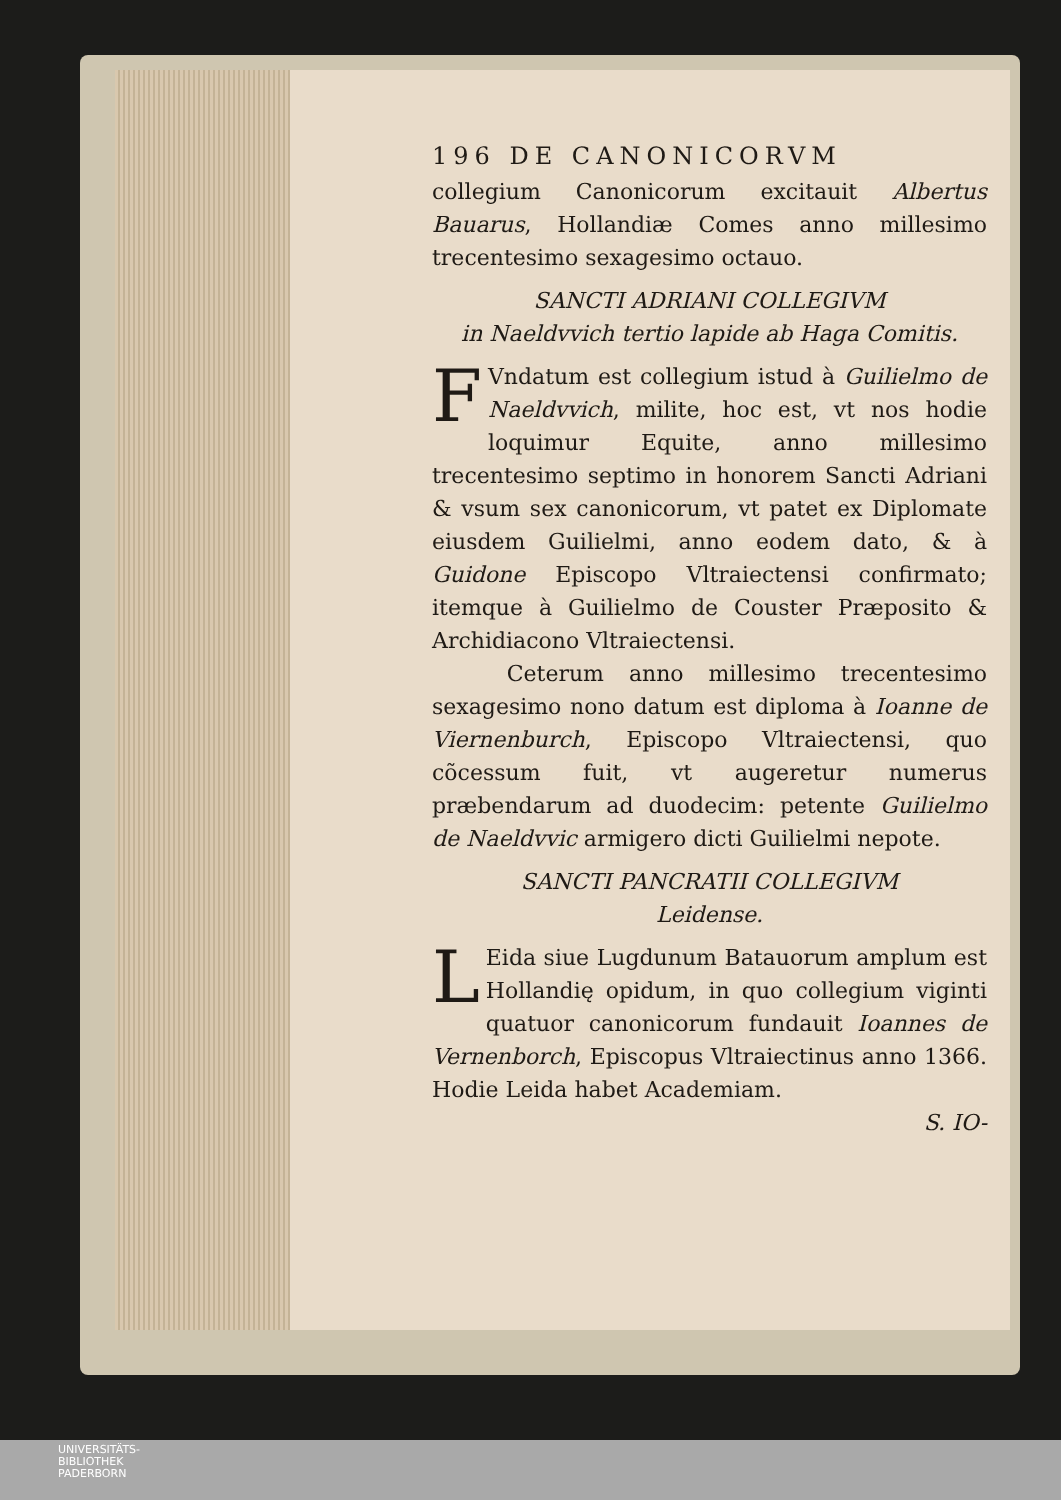196 DE CANONICORVM
collegium Canonicorum excitauit Albertus Bauarus, Hollandiæ Comes anno millesimo trecentesimo sexagesimo octauo.
SANCTI ADRIANI COLLEGIVM
in Naeldvvich tertio lapide ab Haga Comitis.
FVndatum est collegium istud à Guilielmo de Naeldvvich, milite, hoc est, vt nos hodie loquimur Equite, anno millesimo trecentesimo septimo in honorem Sancti Adriani & vsum sex canonicorum, vt patet ex Diplomate eiusdem Guilielmi, anno eodem dato, & à Guidone Episcopo Vltraiectensi confirmato; itemque à Guilielmo de Couster Præposito & Archidiacono Vltraiectensi.
Ceterum anno millesimo trecentesimo sexagesimo nono datum est diploma à Ioanne de Viernenburch, Episcopo Vltraiectensi, quo cõcessum fuit, vt augeretur numerus præbendarum ad duodecim: petente Guilielmo de Naeldvvic armigero dicti Guilielmi nepote.
SANCTI PANCRATII COLLEGIVM
Leidense.
LEida siue Lugdunum Batauorum amplum est Hollandię opidum, in quo collegium viginti quatuor canonicorum fundauit Ioannes de Vernenborch, Episcopus Vltraiectinus anno 1366. Hodie Leida habet Academiam.
S. IO-
UNIVERSITÄTS-
BIBLIOTHEK
PADERBORN